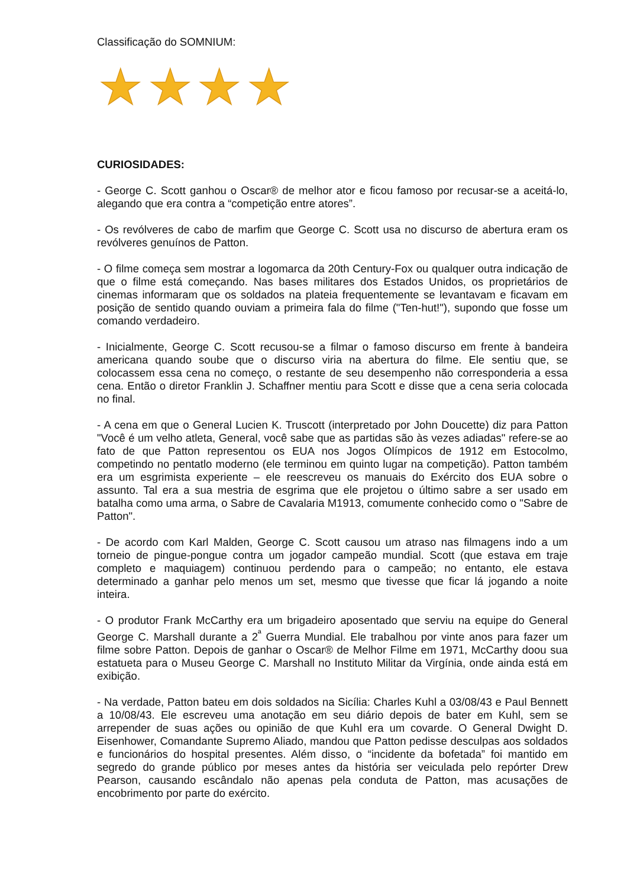Classificação do SOMNIUM:
CURIOSIDADES:
- George C. Scott ganhou o Oscar® de melhor ator e ficou famoso por recusar-se a aceitá-lo, alegando que era contra a “competição entre atores”.
- Os revólveres de cabo de marfim que George C. Scott usa no discurso de abertura eram os revólveres genuínos de Patton.
- O filme começa sem mostrar a logomarca da 20th Century-Fox ou qualquer outra indicação de que o filme está começando. Nas bases militares dos Estados Unidos, os proprietários de cinemas informaram que os soldados na plateia frequentemente se levantavam e ficavam em posição de sentido quando ouviam a primeira fala do filme ("Ten-hut!"), supondo que fosse um comando verdadeiro.
- Inicialmente, George C. Scott recusou-se a filmar o famoso discurso em frente à bandeira americana quando soube que o discurso viria na abertura do filme. Ele sentiu que, se colocassem essa cena no começo, o restante de seu desempenho não corresponderia a essa cena. Então o diretor Franklin J. Schaffner mentiu para Scott e disse que a cena seria colocada no final.
- A cena em que o General Lucien K. Truscott (interpretado por John Doucette) diz para Patton "Você é um velho atleta, General, você sabe que as partidas são às vezes adiadas" refere-se ao fato de que Patton representou os EUA nos Jogos Olímpicos de 1912 em Estocolmo, competindo no pentatlo moderno (ele terminou em quinto lugar na competição). Patton também era um esgrimista experiente – ele reescreveu os manuais do Exército dos EUA sobre o assunto. Tal era a sua mestria de esgrima que ele projetou o último sabre a ser usado em batalha como uma arma, o Sabre de Cavalaria M1913, comumente conhecido como o "Sabre de Patton".
- De acordo com Karl Malden, George C. Scott causou um atraso nas filmagens indo a um torneio de pingue-pongue contra um jogador campeão mundial. Scott (que estava em traje completo e maquiagem) continuou perdendo para o campeão; no entanto, ele estava determinado a ganhar pelo menos um set, mesmo que tivesse que ficar lá jogando a noite inteira.
- O produtor Frank McCarthy era um brigadeiro aposentado que serviu na equipe do General George C. Marshall durante a 2<sup>ª</sup> Guerra Mundial. Ele trabalhou por vinte anos para fazer um filme sobre Patton. Depois de ganhar o Oscar® de Melhor Filme em 1971, McCarthy doou sua estatueta para o Museu George C. Marshall no Instituto Militar da Virgínia, onde ainda está em exibição.
- Na verdade, Patton bateu em dois soldados na Sicília: Charles Kuhl a 03/08/43 e Paul Bennett a 10/08/43. Ele escreveu uma anotação em seu diário depois de bater em Kuhl, sem se arrepender de suas ações ou opinião de que Kuhl era um covarde. O General Dwight D. Eisenhower, Comandante Supremo Aliado, mandou que Patton pedisse desculpas aos soldados e funcionários do hospital presentes. Além disso, o “incidente da bofetada” foi mantido em segredo do grande público por meses antes da história ser veiculada pelo repórter Drew Pearson, causando escândalo não apenas pela conduta de Patton, mas acusações de encobrimento por parte do exército.